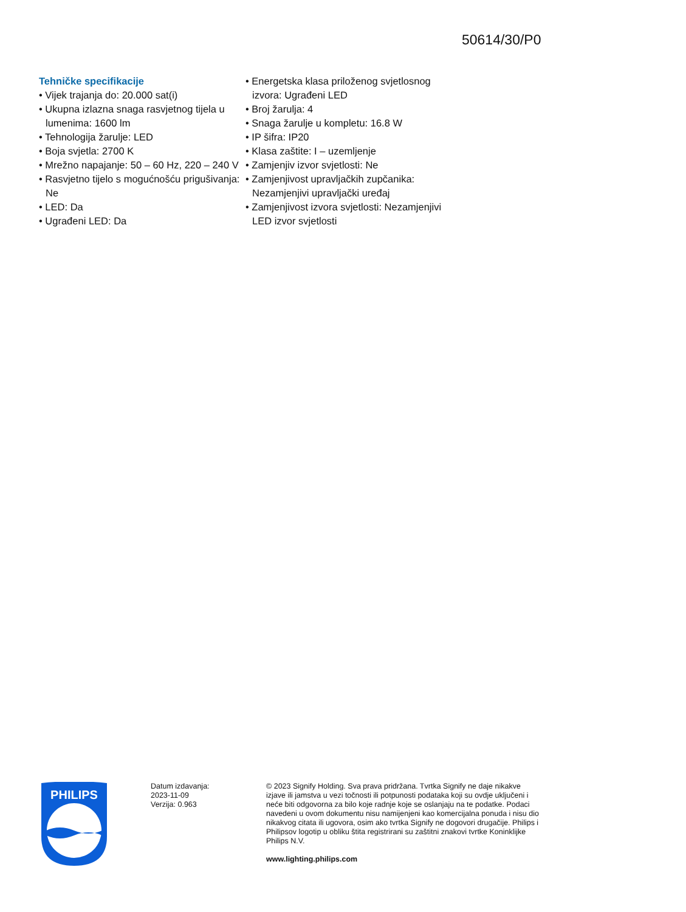50614/30/P0
Tehničke specifikacije
• Vijek trajanja do: 20.000 sat(i)
• Ukupna izlazna snaga rasvjetnog tijela u lumenima: 1600 lm
• Tehnologija žarulje: LED
• Boja svjetla: 2700 K
• Mrežno napajanje: 50 – 60 Hz, 220 – 240 V
• Rasvjetno tijelo s mogućnošću prigušivanja: Ne
• LED: Da
• Ugrađeni LED: Da
• Energetska klasa priloženog svjetlosnog izvora: Ugrađeni LED
• Broj žarulja: 4
• Snaga žarulje u kompletu: 16.8 W
• IP šifra: IP20
• Klasa zaštite: I – uzemljenje
• Zamjenjiv izvor svjetlosti: Ne
• Zamjenjivost upravljačkih zupčanika: Nezamjenjivi upravljački uređaj
• Zamjenjivost izvora svjetlosti: Nezamjenjivi LED izvor svjetlosti
PHILIPS
Datum izdavanja:
2023-11-09
Verzija: 0.963
© 2023 Signify Holding. Sva prava pridržana. Tvrtka Signify ne daje nikakve izjave ili jamstva u vezi točnosti ili potpunosti podataka koji su ovdje uključeni i neće biti odgovorna za bilo koje radnje koje se oslanjaju na te podatke. Podaci navedeni u ovom dokumentu nisu namijenjeni kao komercijalna ponuda i nisu dio nikakvog citata ili ugovora, osim ako tvrtka Signify ne dogovori drugačije. Philips i Philipsov logotip u obliku štita registrirani su zaštitni znakovi tvrtke Koninklijke Philips N.V.
www.lighting.philips.com